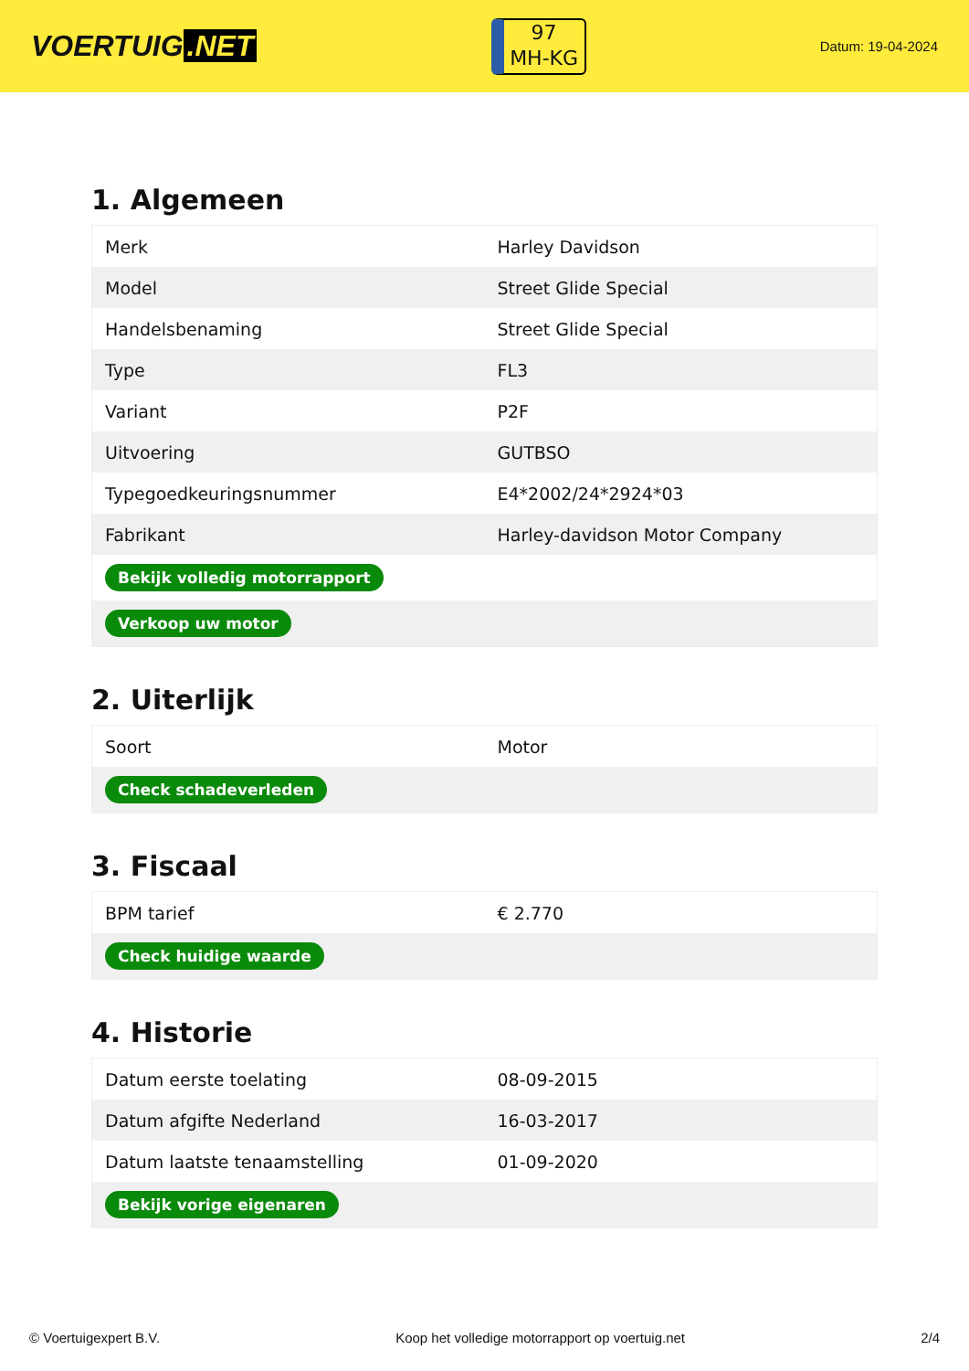VOERTUIG.NET
97
MH-KG
Datum: 19-04-2024
1. Algemeen
| Merk | Harley Davidson |
| Model | Street Glide Special |
| Handelsbenaming | Street Glide Special |
| Type | FL3 |
| Variant | P2F |
| Uitvoering | GUTBSO |
| Typegoedkeuringsnummer | E4*2002/24*2924*03 |
| Fabrikant | Harley-davidson Motor Company |
| Bekijk volledig motorrapport | |
| Verkoop uw motor | |
2. Uiterlijk
| Soort | Motor |
| Check schadeverleden | |
3. Fiscaal
| BPM tarief | € 2.770 |
| Check huidige waarde | |
4. Historie
| Datum eerste toelating | 08-09-2015 |
| Datum afgifte Nederland | 16-03-2017 |
| Datum laatste tenaamstelling | 01-09-2020 |
| Bekijk vorige eigenaren | |
© Voertuigexpert B.V. Koop het volledige motorrapport op voertuig.net 2/4